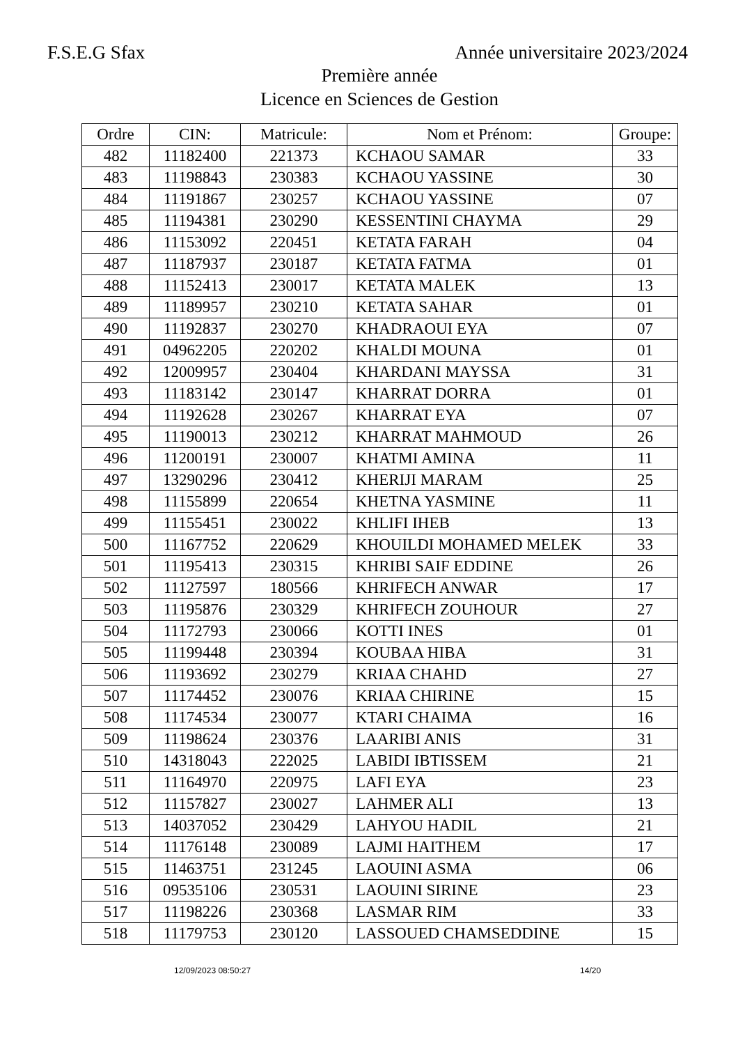F.S.E.G Sfax Année universitaire 2023/2024
Première année
Licence en Sciences de Gestion
| Ordre | CIN: | Matricule: | Nom et Prénom: | Groupe: |
| --- | --- | --- | --- | --- |
| 482 | 11182400 | 221373 | KCHAOU SAMAR | 33 |
| 483 | 11198843 | 230383 | KCHAOU YASSINE | 30 |
| 484 | 11191867 | 230257 | KCHAOU YASSINE | 07 |
| 485 | 11194381 | 230290 | KESSENTINI CHAYMA | 29 |
| 486 | 11153092 | 220451 | KETATA FARAH | 04 |
| 487 | 11187937 | 230187 | KETATA FATMA | 01 |
| 488 | 11152413 | 230017 | KETATA MALEK | 13 |
| 489 | 11189957 | 230210 | KETATA SAHAR | 01 |
| 490 | 11192837 | 230270 | KHADRAOUI EYA | 07 |
| 491 | 04962205 | 220202 | KHALDI MOUNA | 01 |
| 492 | 12009957 | 230404 | KHARDANI MAYSSA | 31 |
| 493 | 11183142 | 230147 | KHARRAT DORRA | 01 |
| 494 | 11192628 | 230267 | KHARRAT EYA | 07 |
| 495 | 11190013 | 230212 | KHARRAT MAHMOUD | 26 |
| 496 | 11200191 | 230007 | KHATMI AMINA | 11 |
| 497 | 13290296 | 230412 | KHERIJI MARAM | 25 |
| 498 | 11155899 | 220654 | KHETNA YASMINE | 11 |
| 499 | 11155451 | 230022 | KHLIFI IHEB | 13 |
| 500 | 11167752 | 220629 | KHOUILDI MOHAMED MELEK | 33 |
| 501 | 11195413 | 230315 | KHRIBI SAIF EDDINE | 26 |
| 502 | 11127597 | 180566 | KHRIFECH ANWAR | 17 |
| 503 | 11195876 | 230329 | KHRIFECH ZOUHOUR | 27 |
| 504 | 11172793 | 230066 | KOTTI INES | 01 |
| 505 | 11199448 | 230394 | KOUBAA HIBA | 31 |
| 506 | 11193692 | 230279 | KRIAA CHAHD | 27 |
| 507 | 11174452 | 230076 | KRIAA CHIRINE | 15 |
| 508 | 11174534 | 230077 | KTARI CHAIMA | 16 |
| 509 | 11198624 | 230376 | LAARIBI ANIS | 31 |
| 510 | 14318043 | 222025 | LABIDI IBTISSEM | 21 |
| 511 | 11164970 | 220975 | LAFI EYA | 23 |
| 512 | 11157827 | 230027 | LAHMER ALI | 13 |
| 513 | 14037052 | 230429 | LAHYOU HADIL | 21 |
| 514 | 11176148 | 230089 | LAJMI HAITHEM | 17 |
| 515 | 11463751 | 231245 | LAOUINI ASMA | 06 |
| 516 | 09535106 | 230531 | LAOUINI SIRINE | 23 |
| 517 | 11198226 | 230368 | LASMAR RIM | 33 |
| 518 | 11179753 | 230120 | LASSOUED CHAMSEDDINE | 15 |
12/09/2023 08:50:27 14/20